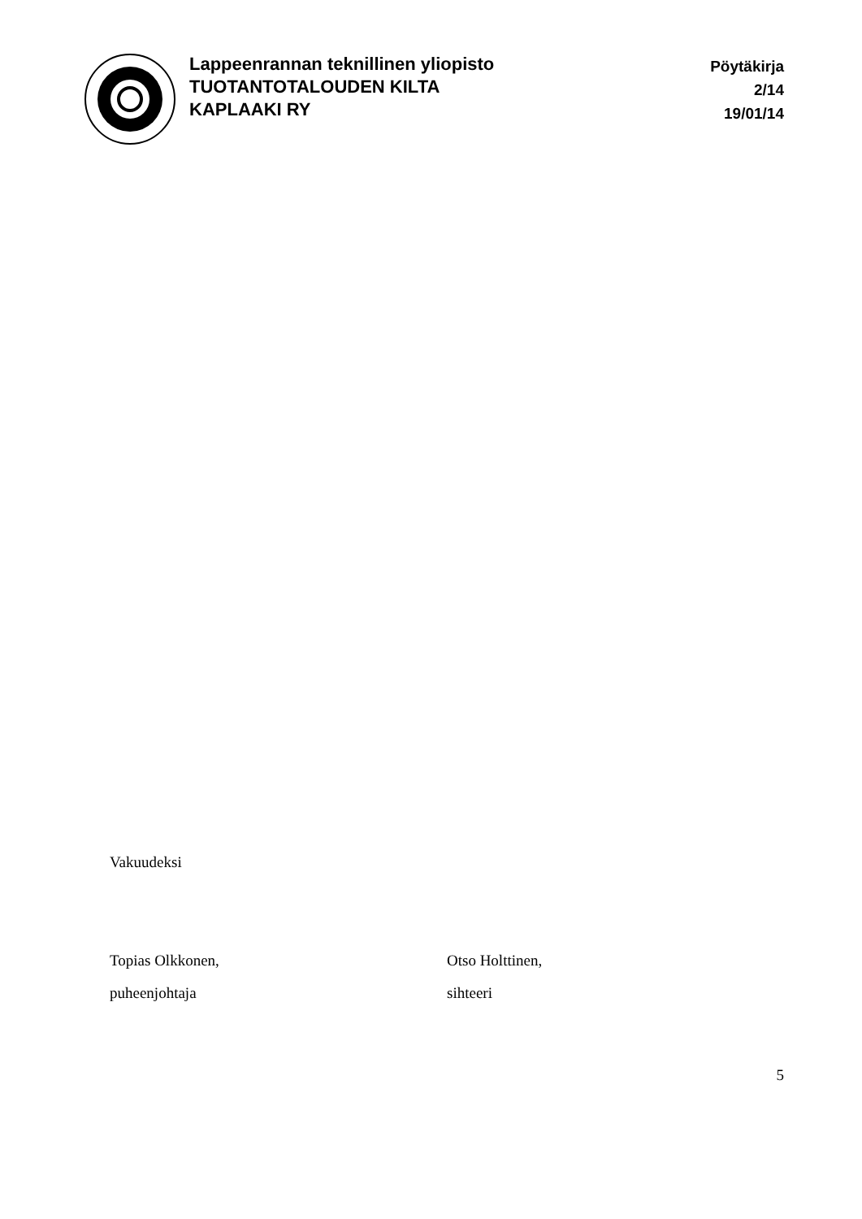Lappeenrannan teknillinen yliopisto
TUOTANTOTALOUDEN KILTA
KAPLAAKI RY
Pöytäkirja
2/14
19/01/14
Vakuudeksi
Topias Olkkonen,
puheenjohtaja
Otso Holttinen,
sihteeri
5